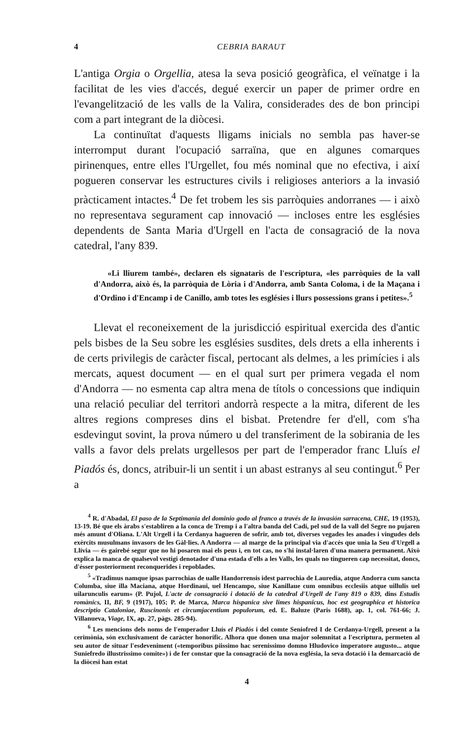4 CEBRIA BARAUT
L'antiga Orgia o Orgellia, atesa la seva posició geogràfica, el veïnatge i la facilitat de les vies d'accés, degué exercir un paper de primer ordre en l'evangelització de les valls de la Valira, considerades des de bon principi com a part integrant de la diòcesi.
La continuïtat d'aquests lligams inicials no sembla pas haver-se interromput durant l'ocupació sarraïna, que en algunes comarques pirinenques, entre elles l'Urgellet, fou més nominal que no efectiva, i així pogueren conservar les estructures civils i religioses anteriors a la invasió pràcticament intactes.<sup>4</sup> De fet trobem les sis parròquies andorranes — i això no representava segurament cap innovació — incloses entre les esglésies dependents de Santa Maria d'Urgell en l'acta de consagració de la nova catedral, l'any 839.
«Li lliurem també», declaren els signataris de l'escriptura, «les parròquies de la vall d'Andorra, això és, la parròquia de Lòria i d'Andorra, amb Santa Coloma, i de la Maçana i d'Ordino i d'Encamp i de Canillo, amb totes les esglésies i llurs possessions grans i petites».<sup>5</sup>
Llevat el reconeixement de la jurisdicció espiritual exercida des d'antic pels bisbes de la Seu sobre les esglésies susdites, dels drets a ella inherents i de certs privilegis de caràcter fiscal, pertocant als delmes, a les primícies i als mercats, aquest document — en el qual surt per primera vegada el nom d'Andorra — no esmenta cap altra mena de títols o concessions que indiquin una relació peculiar del territori andorrà respecte a la mitra, diferent de les altres regions compreses dins el bisbat. Pretendre fer d'ell, com s'ha esdevingut sovint, la prova número u del transferiment de la sobirania de les valls a favor dels prelats urgellesos per part de l'emperador franc Lluís el Piadós és, doncs, atribuir-li un sentit i un abast estranys al seu contingut.<sup>6</sup> Per a
<sup>4</sup> R. d'Abadal, El paso de la Septimania del dominio godo al franco a través de la invasión sarracena, CHE, 19 (1953), 13-19. Bé que els àrabs s'establiren a la conca de Tremp i a l'altra banda del Cadí, pel sud de la vall del Segre no pujaren més amunt d'Oliana. L'Alt Urgell i la Cerdanya hagueren de sofrir, amb tot, diverses vegades les anades i vingudes dels exèrcits musulmans invasors de les Gàl·lies. A Andorra — al marge de la principal via d'accés que unia la Seu d'Urgell a Llívia — és gairebé segur que no hi posaren mai els peus i, en tot cas, no s'hi instal·laren d'una manera permanent. Això explica la manca de qualsevol vestigi denotador d'una estada d'ells a les Valls, les quals no tingueren cap necessitat, doncs, d'ésser posteriorment reconquerides i repoblades.
<sup>5</sup> «Tradimus namque ipsas parrochias de ualle Handorrensis idest parrochia de Lauredia, atque Andorra cum sancta Columba, siue illa Maciana, atque Hordinaui, uel Hencampo, siue Kanillaue cum omnibus ecclesiis atque uillulis uel uilarunculis earum» (P. Pujol, L'acte de consagració i dotació de la catedral d'Urgell de l'any 819 o 839, dins Estudis romànics, II, BF, 9 (1917), 105; P. de Marca, Marca hispanica sive limes hispanicus, hoc est geographica et historica descriptio Cataloniae, Ruscinonis et circumjacentium populorum, ed. E. Baluze (Paris 1688), ap. 1, col. 761-66; J. Villanueva, Viage, IX, ap. 27, pàgs. 285-94).
<sup>6</sup> Les mencions dels noms de l'emperador Lluís el Piadós i del comte Seniofred I de Cerdanya-Urgell, present a la cerimònia, són exclusivament de caràcter honorífic. Alhora que donen una major solemnitat a l'escriptura, permeten al seu autor de situar l'esdeveniment («temporibus piissimo hac serenissimo domno Hludovico imperatore augusto... atque Suniefredo illustrissimo comite») i de fer constar que la consagració de la nova església, la seva dotació i la demarcació de la diòcesi han estat
4